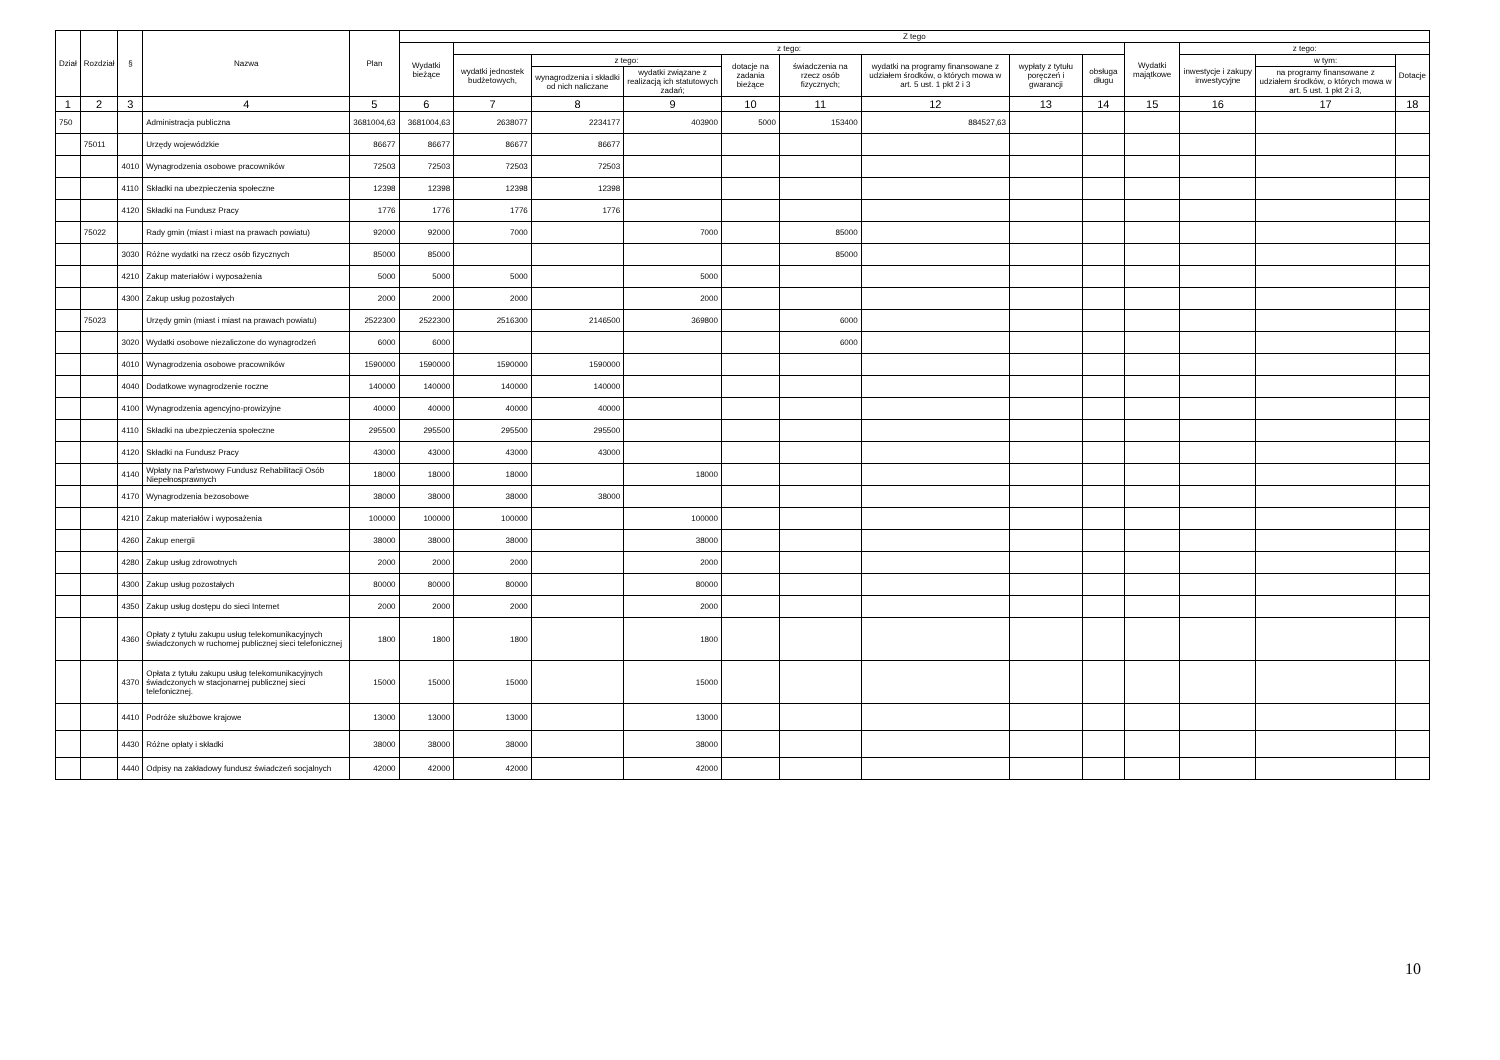| Dział | Rozdział | § | Nazwa | Plan | Z tego | | | | | | | | | | | | |
| --- | --- | --- | --- | --- | --- | --- | --- | --- | --- | --- | --- | --- | --- | --- | --- | --- | --- |
| | | | | | Wydatki bieżące | z tego: | | | | | | | | Wydatki majątkowe | z tego: | | |
| | | | | | | wydatki jednostek budżetowych, | z tego: | | dotacje na zadania bieżące | świadczenia na rzecz osób fizycznych; | wydatki na programy finansowane z udziałem środków, o których mowa w art. 5 ust. 1 pkt 2 i 3 | wypłaty z tytułu poręczeń i gwarancji | obsługa długu | | inwestycje i zakupy inwestycyjne | w tym: | Dotacje |
| | | | | | | | wynagrodzenia i składki od nich naliczane | wydatki związane z realizacją ich statutowych zadań; | | | | | | | | na programy finansowane z udziałem środków, o których mowa w art. 5 ust. 1 pkt 2 i 3, | |
| 1 | 2 | 3 | 4 | 5 | 6 | 7 | 8 | 9 | 10 | 11 | 12 | 13 | 14 | 15 | 16 | 17 | 18 |
| 750 | | | Administracja publiczna | 3681004,63 | 3681004,63 | 2638077 | 2234177 | 403900 | 5000 | 153400 | 884527,63 | | | | | | |
| | 75011 | | Urzędy wojewódzkie | 86677 | 86677 | 86677 | 86677 | | | | | | | | | | |
| | | 4010 | Wynagrodzenia osobowe pracowników | 72503 | 72503 | 72503 | 72503 | | | | | | | | | | |
| | | 4110 | Składki na ubezpieczenia społeczne | 12398 | 12398 | 12398 | 12398 | | | | | | | | | | |
| | | 4120 | Składki na Fundusz Pracy | 1776 | 1776 | 1776 | 1776 | | | | | | | | | | |
| | 75022 | | Rady gmin (miast i miast na prawach powiatu) | 92000 | 92000 | 7000 | | 7000 | | 85000 | | | | | | | |
| | | 3030 | Różne wydatki na rzecz osób fizycznych | 85000 | 85000 | | | | | 85000 | | | | | | | |
| | | 4210 | Zakup materiałów i wyposażenia | 5000 | 5000 | 5000 | | 5000 | | | | | | | | | |
| | | 4300 | Zakup usług pozostałych | 2000 | 2000 | 2000 | | 2000 | | | | | | | | | |
| | 75023 | | Urzędy gmin (miast i miast na prawach powiatu) | 2522300 | 2522300 | 2516300 | 2146500 | 369800 | | 6000 | | | | | | | |
| | | 3020 | Wydatki osobowe niezaliczone do wynagrodzeń | 6000 | 6000 | | | | | 6000 | | | | | | | |
| | | 4010 | Wynagrodzenia osobowe pracowników | 1590000 | 1590000 | 1590000 | 1590000 | | | | | | | | | | |
| | | 4040 | Dodatkowe wynagrodzenie roczne | 140000 | 140000 | 140000 | 140000 | | | | | | | | | | |
| | | 4100 | Wynagrodzenia agencyjno-prowizyjne | 40000 | 40000 | 40000 | 40000 | | | | | | | | | | |
| | | 4110 | Składki na ubezpieczenia społeczne | 295500 | 295500 | 295500 | 295500 | | | | | | | | | | |
| | | 4120 | Składki na Fundusz Pracy | 43000 | 43000 | 43000 | 43000 | | | | | | | | | | |
| | | 4140 | Wpłaty na Państwowy Fundusz Rehabilitacji Osób Niepełnosprawnych | 18000 | 18000 | 18000 | | 18000 | | | | | | | | | |
| | | 4170 | Wynagrodzenia bezosobowe | 38000 | 38000 | 38000 | 38000 | | | | | | | | | | |
| | | 4210 | Zakup materiałów i wyposażenia | 100000 | 100000 | 100000 | | 100000 | | | | | | | | | |
| | | 4260 | Zakup energii | 38000 | 38000 | 38000 | | 38000 | | | | | | | | | |
| | | 4280 | Zakup usług zdrowotnych | 2000 | 2000 | 2000 | | 2000 | | | | | | | | | |
| | | 4300 | Zakup usług pozostałych | 80000 | 80000 | 80000 | | 80000 | | | | | | | | | |
| | | 4350 | Zakup usług dostępu do sieci Internet | 2000 | 2000 | 2000 | | 2000 | | | | | | | | | |
| | | 4360 | Opłaty z tytułu zakupu usług telekomunikacyjnych świadczonych w ruchomej publicznej sieci telefonicznej | 1800 | 1800 | 1800 | | 1800 | | | | | | | | | |
| | | 4370 | Opłata z tytułu zakupu usług telekomunikacyjnych świadczonych w stacjonarnej publicznej sieci telefonicznej. | 15000 | 15000 | 15000 | | 15000 | | | | | | | | | |
| | | 4410 | Podróże służbowe krajowe | 13000 | 13000 | 13000 | | 13000 | | | | | | | | | |
| | | 4430 | Różne opłaty i składki | 38000 | 38000 | 38000 | | 38000 | | | | | | | | | |
| | | 4440 | Odpisy na zakładowy fundusz świadczeń socjalnych | 42000 | 42000 | 42000 | | 42000 | | | | | | | | | |
10